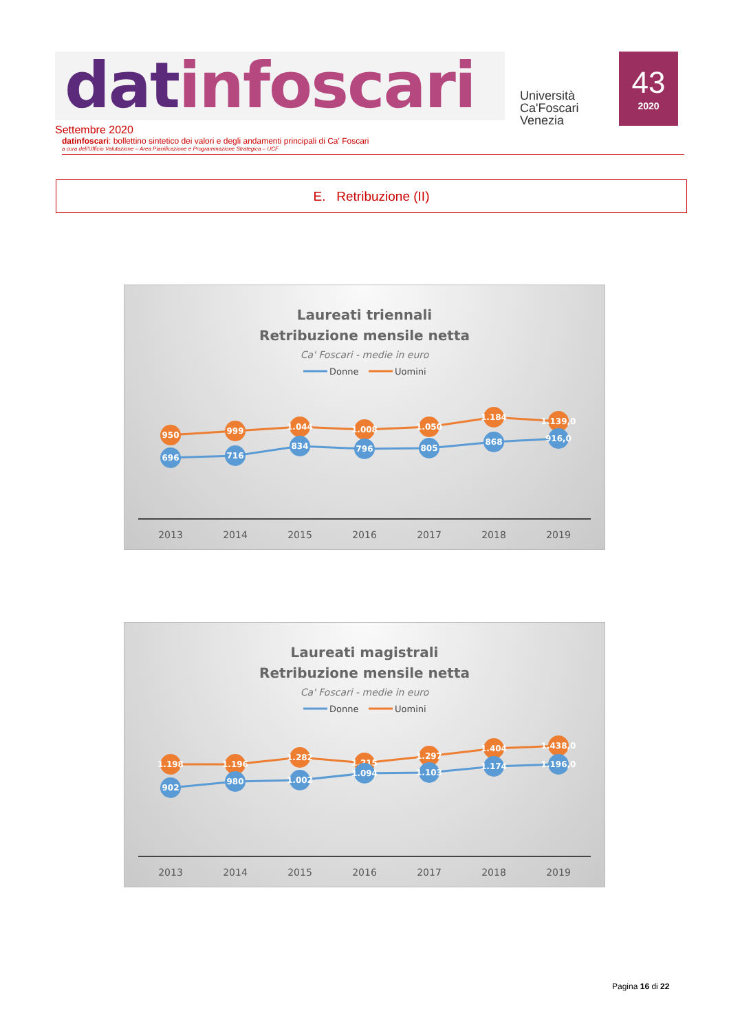datinfoscari
Università
Ca'Foscari
Venezia
43
2020
Settembre 2020
datinfoscari: bollettino sintetico dei valori e degli andamenti principali di Ca' Foscari
a cura dell'Ufficio Valutazione – Area Pianificazione e Programmazione Strategica – UCF
E. Retribuzione (II)
Laureati triennali
Retribuzione mensile netta
Ca' Foscari - medie in euro
Donne
Uomini
950
999
1.044
1.008
1.050
1.184
1.139,0
696
716
834
796
805
868
916,0
2013
2014
2015
2016
2017
2018
2019
Laureati magistrali
Retribuzione mensile netta
Ca' Foscari - medie in euro
Donne
Uomini
1.198
1.196
1.282
1.215
1.297
1.404
1.438,0
902
980
1.002
1.094
1.103
1.174
1.196,0
2013
2014
2015
2016
2017
2018
2019
Pagina 16 di 22